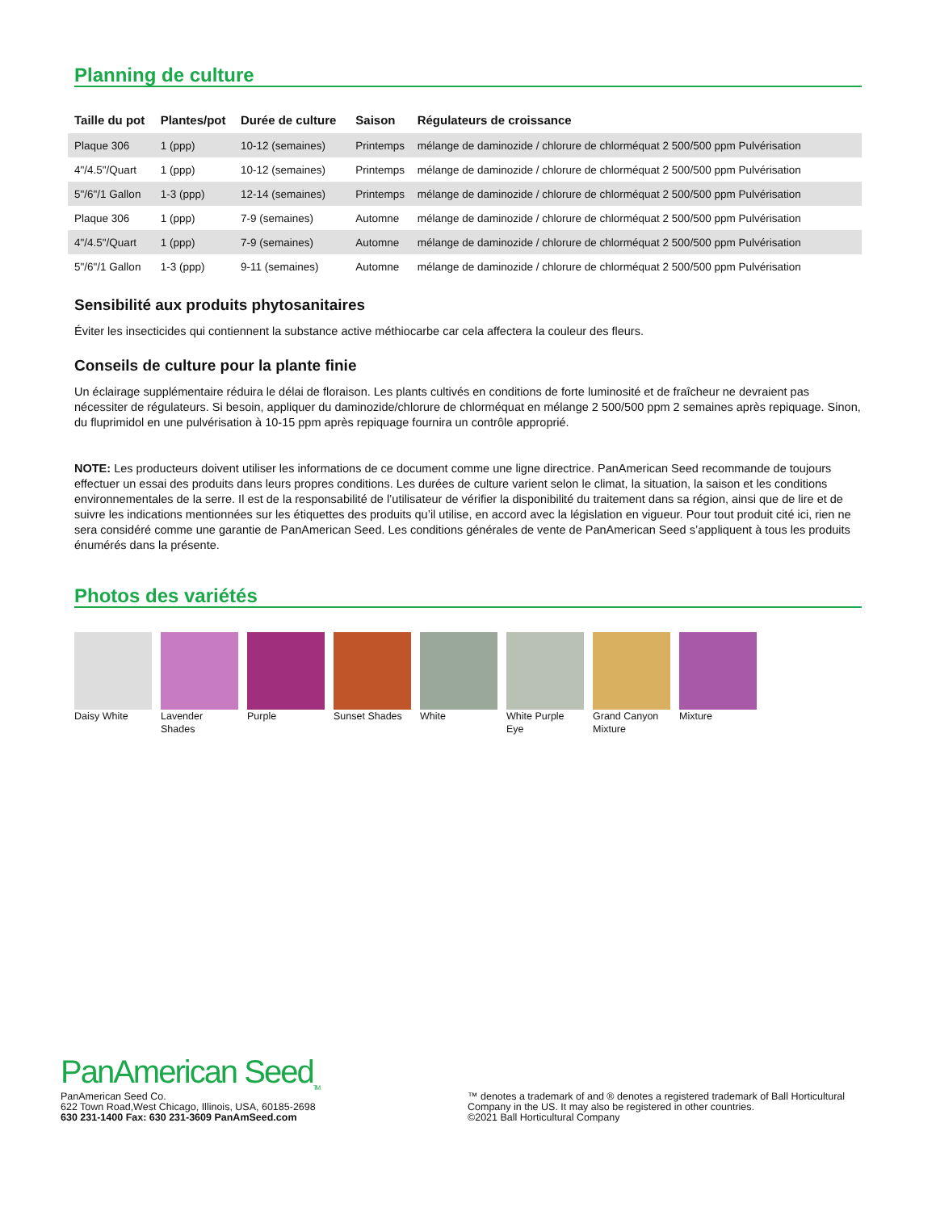Planning de culture
| Taille du pot | Plantes/pot | Durée de culture | Saison | Régulateurs de croissance |
| --- | --- | --- | --- | --- |
| Plaque 306 | 1 (ppp) | 10-12 (semaines) | Printemps | mélange de daminozide / chlorure de chlorméquat 2 500/500 ppm Pulvérisation |
| 4"/4.5"/Quart | 1 (ppp) | 10-12 (semaines) | Printemps | mélange de daminozide / chlorure de chlorméquat 2 500/500 ppm Pulvérisation |
| 5"/6"/1 Gallon | 1-3 (ppp) | 12-14 (semaines) | Printemps | mélange de daminozide / chlorure de chlorméquat 2 500/500 ppm Pulvérisation |
| Plaque 306 | 1 (ppp) | 7-9 (semaines) | Automne | mélange de daminozide / chlorure de chlorméquat 2 500/500 ppm Pulvérisation |
| 4"/4.5"/Quart | 1 (ppp) | 7-9 (semaines) | Automne | mélange de daminozide / chlorure de chlorméquat 2 500/500 ppm Pulvérisation |
| 5"/6"/1 Gallon | 1-3 (ppp) | 9-11 (semaines) | Automne | mélange de daminozide / chlorure de chlorméquat 2 500/500 ppm Pulvérisation |
Sensibilité aux produits phytosanitaires
Éviter les insecticides qui contiennent la substance active méthiocarbe car cela affectera la couleur des fleurs.
Conseils de culture pour la plante finie
Un éclairage supplémentaire réduira le délai de floraison. Les plants cultivés en conditions de forte luminosité et de fraîcheur ne devraient pas nécessiter de régulateurs. Si besoin, appliquer du daminozide/chlorure de chlorméquat en mélange 2 500/500 ppm 2 semaines après repiquage. Sinon, du fluprimidol en une pulvérisation à 10-15 ppm après repiquage fournira un contrôle approprié.
NOTE: Les producteurs doivent utiliser les informations de ce document comme une ligne directrice. PanAmerican Seed recommande de toujours effectuer un essai des produits dans leurs propres conditions. Les durées de culture varient selon le climat, la situation, la saison et les conditions environnementales de la serre. Il est de la responsabilité de l’utilisateur de vérifier la disponibilité du traitement dans sa région, ainsi que de lire et de suivre les indications mentionnées sur les étiquettes des produits qu’il utilise, en accord avec la législation en vigueur. Pour tout produit cité ici, rien ne sera considéré comme une garantie de PanAmerican Seed. Les conditions générales de vente de PanAmerican Seed s’appliquent à tous les produits énumérés dans la présente.
Photos des variétés
Daisy White Lavender Shades
Purple Sunset Shades
White White Purple Eye
Grand Canyon Mixture
Mixture
PanAmerican Seed<sub>TM</sub>
PanAmerican Seed Co.
622 Town Road,West Chicago, Illinois, USA, 60185-2698
630 231-1400 Fax: 630 231-3609 PanAmSeed.com
™ denotes a trademark of and ® denotes a registered trademark of Ball Horticultural Company in the US. It may also be registered in other countries.
©2021 Ball Horticultural Company